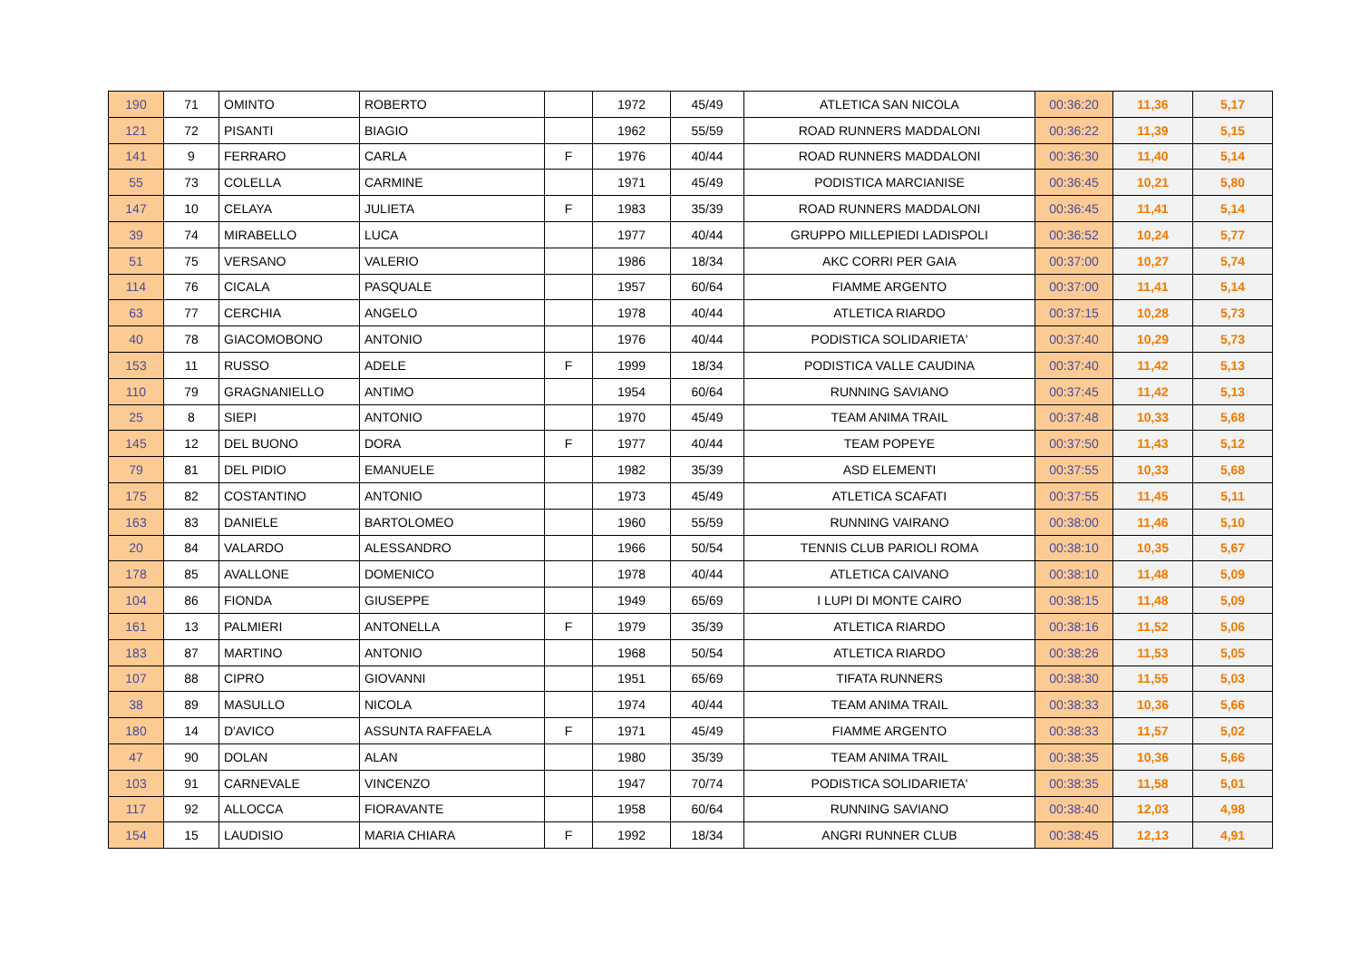| 190 | 71 | OMINTO | ROBERTO | | 1972 | 45/49 | ATLETICA SAN NICOLA | 00:36:20 | 11,36 | 5,17 |
| 121 | 72 | PISANTI | BIAGIO | | 1962 | 55/59 | ROAD RUNNERS MADDALONI | 00:36:22 | 11,39 | 5,15 |
| 141 | 9 | FERRARO | CARLA | F | 1976 | 40/44 | ROAD RUNNERS MADDALONI | 00:36:30 | 11,40 | 5,14 |
| 55 | 73 | COLELLA | CARMINE | | 1971 | 45/49 | PODISTICA MARCIANISE | 00:36:45 | 10,21 | 5,80 |
| 147 | 10 | CELAYA | JULIETA | F | 1983 | 35/39 | ROAD RUNNERS MADDALONI | 00:36:45 | 11,41 | 5,14 |
| 39 | 74 | MIRABELLO | LUCA | | 1977 | 40/44 | GRUPPO MILLEPIEDI LADISPOLI | 00:36:52 | 10,24 | 5,77 |
| 51 | 75 | VERSANO | VALERIO | | 1986 | 18/34 | AKC CORRI PER GAIA | 00:37:00 | 10,27 | 5,74 |
| 114 | 76 | CICALA | PASQUALE | | 1957 | 60/64 | FIAMME ARGENTO | 00:37:00 | 11,41 | 5,14 |
| 63 | 77 | CERCHIA | ANGELO | | 1978 | 40/44 | ATLETICA RIARDO | 00:37:15 | 10,28 | 5,73 |
| 40 | 78 | GIACOMOBONO | ANTONIO | | 1976 | 40/44 | PODISTICA SOLIDARIETA' | 00:37:40 | 10,29 | 5,73 |
| 153 | 11 | RUSSO | ADELE | F | 1999 | 18/34 | PODISTICA VALLE CAUDINA | 00:37:40 | 11,42 | 5,13 |
| 110 | 79 | GRAGNANIELLO | ANTIMO | | 1954 | 60/64 | RUNNING SAVIANO | 00:37:45 | 11,42 | 5,13 |
| 25 | 8 | SIEPI | ANTONIO | | 1970 | 45/49 | TEAM ANIMA TRAIL | 00:37:48 | 10,33 | 5,68 |
| 145 | 12 | DEL BUONO | DORA | F | 1977 | 40/44 | TEAM POPEYE | 00:37:50 | 11,43 | 5,12 |
| 79 | 81 | DEL PIDIO | EMANUELE | | 1982 | 35/39 | ASD ELEMENTI | 00:37:55 | 10,33 | 5,68 |
| 175 | 82 | COSTANTINO | ANTONIO | | 1973 | 45/49 | ATLETICA SCAFATI | 00:37:55 | 11,45 | 5,11 |
| 163 | 83 | DANIELE | BARTOLOMEO | | 1960 | 55/59 | RUNNING VAIRANO | 00:38:00 | 11,46 | 5,10 |
| 20 | 84 | VALARDO | ALESSANDRO | | 1966 | 50/54 | TENNIS CLUB PARIOLI ROMA | 00:38:10 | 10,35 | 5,67 |
| 178 | 85 | AVALLONE | DOMENICO | | 1978 | 40/44 | ATLETICA CAIVANO | 00:38:10 | 11,48 | 5,09 |
| 104 | 86 | FIONDA | GIUSEPPE | | 1949 | 65/69 | I LUPI DI MONTE CAIRO | 00:38:15 | 11,48 | 5,09 |
| 161 | 13 | PALMIERI | ANTONELLA | F | 1979 | 35/39 | ATLETICA RIARDO | 00:38:16 | 11,52 | 5,06 |
| 183 | 87 | MARTINO | ANTONIO | | 1968 | 50/54 | ATLETICA RIARDO | 00:38:26 | 11,53 | 5,05 |
| 107 | 88 | CIPRO | GIOVANNI | | 1951 | 65/69 | TIFATA RUNNERS | 00:38:30 | 11,55 | 5,03 |
| 38 | 89 | MASULLO | NICOLA | | 1974 | 40/44 | TEAM ANIMA TRAIL | 00:38:33 | 10,36 | 5,66 |
| 180 | 14 | D'AVICO | ASSUNTA RAFFAELA | F | 1971 | 45/49 | FIAMME ARGENTO | 00:38:33 | 11,57 | 5,02 |
| 47 | 90 | DOLAN | ALAN | | 1980 | 35/39 | TEAM ANIMA TRAIL | 00:38:35 | 10,36 | 5,66 |
| 103 | 91 | CARNEVALE | VINCENZO | | 1947 | 70/74 | PODISTICA SOLIDARIETA' | 00:38:35 | 11,58 | 5,01 |
| 117 | 92 | ALLOCCA | FIORAVANTE | | 1958 | 60/64 | RUNNING SAVIANO | 00:38:40 | 12,03 | 4,98 |
| 154 | 15 | LAUDISIO | MARIA CHIARA | F | 1992 | 18/34 | ANGRI RUNNER CLUB | 00:38:45 | 12,13 | 4,91 |